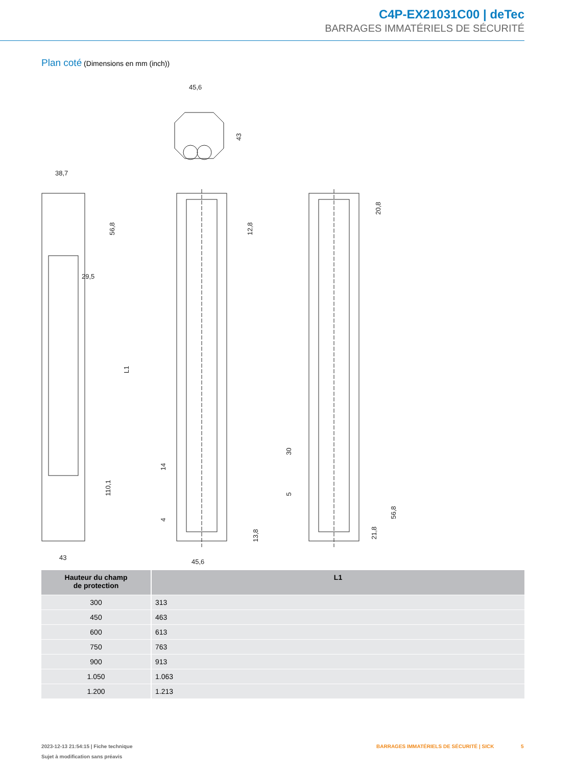C4P-EX21031C00 | deTec
BARRAGES IMMATÉRIELS DE SÉCURITÉ
Plan coté (Dimensions en mm (inch))
45,6
43
38,7
56,8
29,5
L1
110,1
43
12,8
14
4
13,8
45,6
20,8
30
5
21,8
56,8
| Hauteur du champ de protection | L1 |
| --- | --- |
| 300 | 313 |
| 450 | 463 |
| 600 | 613 |
| 750 | 763 |
| 900 | 913 |
| 1.050 | 1.063 |
| 1.200 | 1.213 |
2023-12-13 21:54:15 | Fiche technique
Sujet à modification sans préavis
BARRAGES IMMATÉRIELS DE SÉCURITÉ | SICK
5